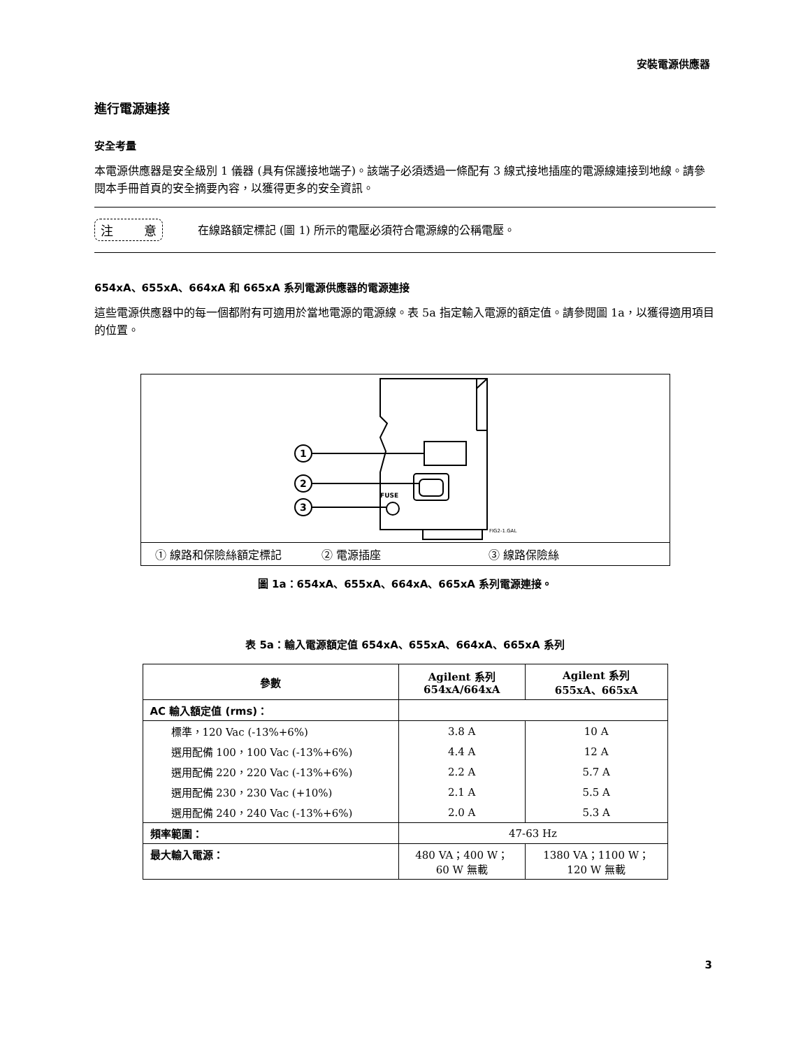安裝電源供應器
進行電源連接
安全考量
本電源供應器是安全級別 1 儀器 (具有保護接地端子)。該端子必須透過一條配有 3 線式接地插座的電源線連接到地線。請參閱本手冊首頁的安全摘要內容，以獲得更多的安全資訊。
注 意
在線路額定標記 (圖 1) 所示的電壓必須符合電源線的公稱電壓。
654xA、655xA、664xA 和 665xA 系列電源供應器的電源連接
這些電源供應器中的每一個都附有可適用於當地電源的電源線。表 5a 指定輸入電源的額定值。請參閱圖 1a，以獲得適用項目的位置。
1
2
3
FUSE
FIG2-1.GAL
① 線路和保險絲額定標記 ② 電源插座 ③ 線路保險絲
圖 1a：654xA、655xA、664xA、665xA 系列電源連接。
表 5a：輸入電源額定值 654xA、655xA、664xA、665xA 系列
| 參數 | Agilent 系列 654xA/664xA | Agilent 系列 655xA、665xA |
| --- | --- | --- |
| AC 輸入額定值 (rms)： | | |
| 標準，120 Vac (-13%+6%) | 3.8 A | 10 A |
| 選用配備 100，100 Vac (-13%+6%) | 4.4 A | 12 A |
| 選用配備 220，220 Vac (-13%+6%) | 2.2 A | 5.7 A |
| 選用配備 230，230 Vac (+10%) | 2.1 A | 5.5 A |
| 選用配備 240，240 Vac (-13%+6%) | 2.0 A | 5.3 A |
| 頻率範圍： | 47-63 Hz | |
| 最大輸入電源： | 480 VA；400 W； 60 W 無載 | 1380 VA；1100 W； 120 W 無載 |
3